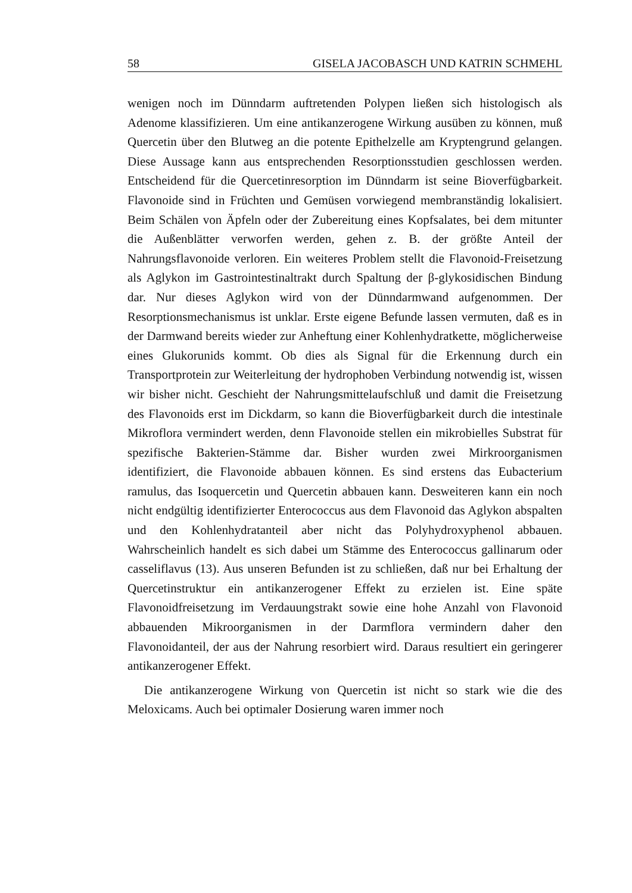58 GISELA JACOBASCH UND KATRIN SCHMEHL
wenigen noch im Dünndarm auftretenden Polypen ließen sich histologisch als Adenome klassifizieren. Um eine antikanzerogene Wirkung ausüben zu können, muß Quercetin über den Blutweg an die potente Epithelzelle am Kryptengrund gelangen. Diese Aussage kann aus entsprechenden Resorptionsstudien geschlossen werden. Entscheidend für die Quercetinresorption im Dünndarm ist seine Bioverfügbarkeit. Flavonoide sind in Früchten und Gemüsen vorwiegend membranständig lokalisiert. Beim Schälen von Äpfeln oder der Zubereitung eines Kopfsalates, bei dem mitunter die Außenblätter verworfen werden, gehen z. B. der größte Anteil der Nahrungsflavonoide verloren. Ein weiteres Problem stellt die Flavonoid-Freisetzung als Aglykon im Gastrointestinaltrakt durch Spaltung der β-glykosidischen Bindung dar. Nur dieses Aglykon wird von der Dünndarmwand aufgenommen. Der Resorptionsmechanismus ist unklar. Erste eigene Befunde lassen vermuten, daß es in der Darmwand bereits wieder zur Anheftung einer Kohlenhydratkette, möglicherweise eines Glukorunids kommt. Ob dies als Signal für die Erkennung durch ein Transportprotein zur Weiterleitung der hydrophoben Verbindung notwendig ist, wissen wir bisher nicht. Geschieht der Nahrungsmittelaufschluß und damit die Freisetzung des Flavonoids erst im Dickdarm, so kann die Bioverfügbarkeit durch die intestinale Mikroflora vermindert werden, denn Flavonoide stellen ein mikrobielles Substrat für spezifische Bakterien-Stämme dar. Bisher wurden zwei Mirkroorganismen identifiziert, die Flavonoide abbauen können. Es sind erstens das Eubacterium ramulus, das Isoquercetin und Quercetin abbauen kann. Desweiteren kann ein noch nicht endgültig identifizierter Enterococcus aus dem Flavonoid das Aglykon abspalten und den Kohlenhydratanteil aber nicht das Polyhydroxyphenol abbauen. Wahrscheinlich handelt es sich dabei um Stämme des Enterococcus gallinarum oder casseliflavus (13). Aus unseren Befunden ist zu schließen, daß nur bei Erhaltung der Quercetinstruktur ein antikanzerogener Effekt zu erzielen ist. Eine späte Flavonoidfreisetzung im Verdauungstrakt sowie eine hohe Anzahl von Flavonoid abbauenden Mikroorganismen in der Darmflora vermindern daher den Flavonoidanteil, der aus der Nahrung resorbiert wird. Daraus resultiert ein geringerer antikanzerogener Effekt.
Die antikanzerogene Wirkung von Quercetin ist nicht so stark wie die des Meloxicams. Auch bei optimaler Dosierung waren immer noch